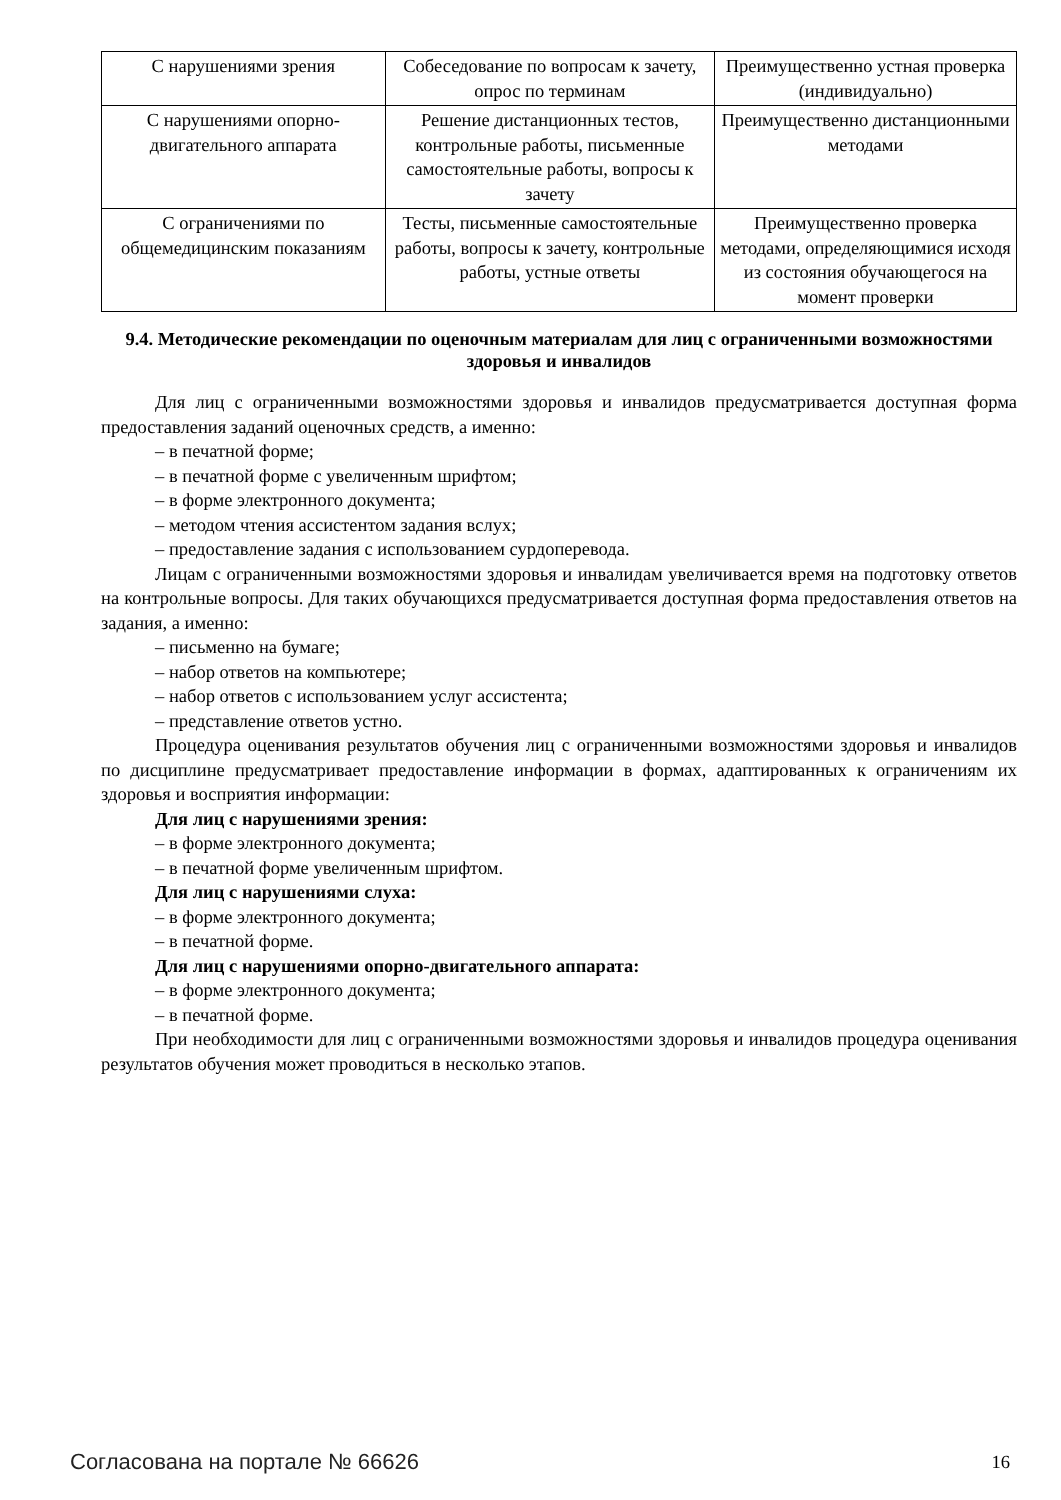| С нарушениями зрения | Собеседование по вопросам к зачету, опрос по терминам | Преимущественно устная проверка (индивидуально) |
| С нарушениями опорно-двигательного аппарата | Решение дистанционных тестов, контрольные работы, письменные самостоятельные работы, вопросы к зачету | Преимущественно дистанционными методами |
| С ограничениями по общемедицинским показаниям | Тесты, письменные самостоятельные работы, вопросы к зачету, контрольные работы, устные ответы | Преимущественно проверка методами, определяющимися исходя из состояния обучающегося на момент проверки |
9.4. Методические рекомендации по оценочным материалам для лиц с ограниченными возможностями здоровья и инвалидов
Для лиц с ограниченными возможностями здоровья и инвалидов предусматривается доступная форма предоставления заданий оценочных средств, а именно:
– в печатной форме;
– в печатной форме с увеличенным шрифтом;
– в форме электронного документа;
– методом чтения ассистентом задания вслух;
– предоставление задания с использованием сурдоперевода.
Лицам с ограниченными возможностями здоровья и инвалидам увеличивается время на подготовку ответов на контрольные вопросы. Для таких обучающихся предусматривается доступная форма предоставления ответов на задания, а именно:
– письменно на бумаге;
– набор ответов на компьютере;
– набор ответов с использованием услуг ассистента;
– представление ответов устно.
Процедура оценивания результатов обучения лиц с ограниченными возможностями здоровья и инвалидов по дисциплине предусматривает предоставление информации в формах, адаптированных к ограничениям их здоровья и восприятия информации:
Для лиц с нарушениями зрения:
– в форме электронного документа;
– в печатной форме увеличенным шрифтом.
Для лиц с нарушениями слуха:
– в форме электронного документа;
– в печатной форме.
Для лиц с нарушениями опорно-двигательного аппарата:
– в форме электронного документа;
– в печатной форме.
При необходимости для лиц с ограниченными возможностями здоровья и инвалидов процедура оценивания результатов обучения может проводиться в несколько этапов.
Согласована на портале № 66626 16